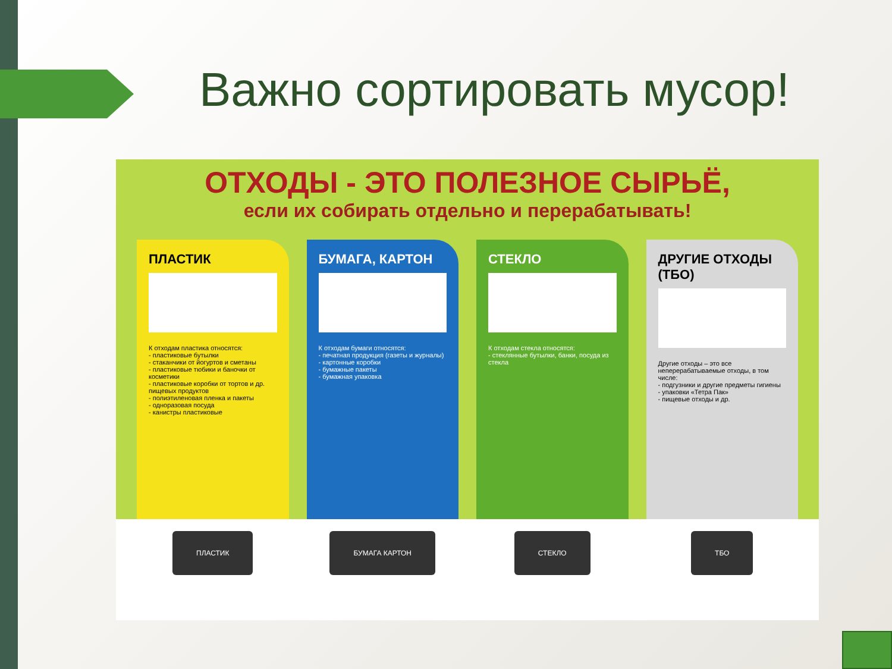Важно сортировать мусор!
ОТХОДЫ - ЭТО ПОЛЕЗНОЕ СЫРЬЁ,
если их собирать отдельно и перерабатывать!
ПЛАСТИК
К отходам пластика относятся:
- пластиковые бутылки
- стаканчики от йогуртов и сметаны
- пластиковые тюбики и баночки от косметики
- пластиковые коробки от тортов и др. пищевых продуктов
- полиэтиленовая пленка и пакеты
- одноразовая посуда
- канистры пластиковые
БУМАГА, КАРТОН
К отходам бумаги относятся:
- печатная продукция (газеты и журналы)
- картонные коробки
- бумажные пакеты
- бумажная упаковка
СТЕКЛО
К отходам стекла относятся:
- стеклянные бутылки, банки, посуда из стекла
ДРУГИЕ ОТХОДЫ (ТБО)
Другие отходы – это все неперерабатываемые отходы, в том числе:
- подгузники и другие предметы гигиены
- упаковки «Тетра Пак»
- пищевые отходы и др.
ПЛАСТИК БУМАГА КАРТОН СТЕКЛО ТБО